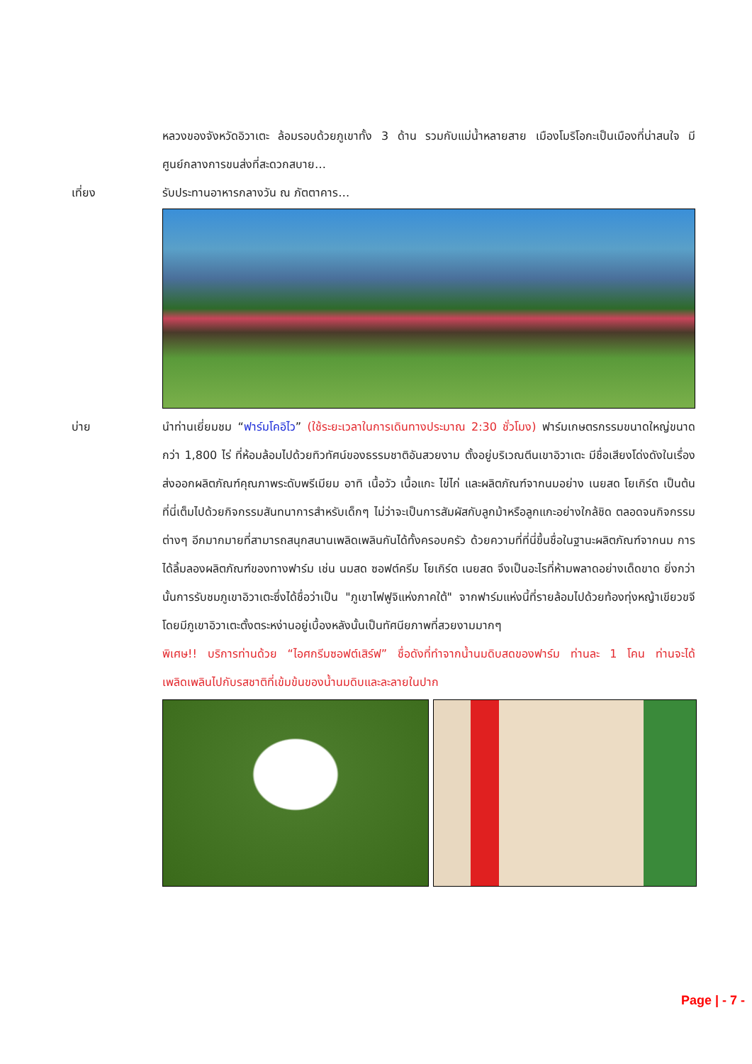หลวงของจังหวัดอิวาเตะ ล้อมรอบด้วยภูเขาทั้ง 3 ด้าน รวมกับแม่น้ำหลายสาย เมืองโมริโอกะเป็นเมืองที่น่าสนใจ มีศูนย์กลางการขนส่งที่สะดวกสบาย…
เที่ยง รับประทานอาหารกลางวัน ณ ภัตตาคาร…
บ่าย นำท่านเยี่ยมชม “ฟาร์มโคอิไว” (ใช้ระยะเวลาในการเดินทางประมาณ 2:30 ชั่วโมง) ฟาร์มเกษตรกรรมขนาดใหญ่ขนาด กว่า 1,800 ไร่ ที่ห้อมล้อมไปด้วยทิวทัศน์ของธรรมชาติอันสวยงาม ตั้งอยู่บริเวณตีนเขาอิวาเตะ มีชื่อเสียงโด่งดังในเรื่องส่งออกผลิตภัณฑ์คุณภาพระดับพรีเมียม อาทิ เนื้อวัว เนื้อแกะ ไข่ไก่ และผลิตภัณฑ์จากนมอย่าง เนยสด โยเกิร์ต เป็นต้น ที่นี่เต็มไปด้วยกิจกรรมสันทนาการสำหรับเด็กๆ ไม่ว่าจะเป็นการสัมผัสกับลูกม้าหรือลูกแกะอย่างใกล้ชิด ตลอดจนกิจกรรมต่างๆ อีกมากมายที่สามารถสนุกสนานเพลิดเพลินกันได้ทั้งครอบครัว ด้วยความที่ที่นี่ขึ้นชื่อในฐานะผลิตภัณฑ์จากนม การได้ลิ้มลองผลิตภัณฑ์ของทางฟาร์ม เช่น นมสด ซอฟต์ครีม โยเกิร์ต เนยสด จึงเป็นอะไรที่ห้ามพลาดอย่างเด็ดขาด ยิ่งกว่านั้นการรับชมภูเขาอิวาเตะซึ่งได้ชื่อว่าเป็น "ภูเขาไฟฟูจิแห่งภาคใต้" จากฟาร์มแห่งนี้ที่รายล้อมไปด้วยท้องทุ่งหญ้าเขียวขจีโดยมีภูเขาอิวาเตะตั้งตระหง่านอยู่เบื้องหลังนั้นเป็นทัศนียภาพที่สวยงามมากๆ
พิเศษ!! บริการท่านด้วย “ไอศกรีมซอฟต์เสิร์ฟ” ชื่อดังที่ทำจากน้ำนมดิบสดของฟาร์ม ท่านละ 1 โคน ท่านจะได้เพลิดเพลินไปกับรสชาติที่เข้มข้นของน้ำนมดิบและละลายในปาก
Page | - 7 -